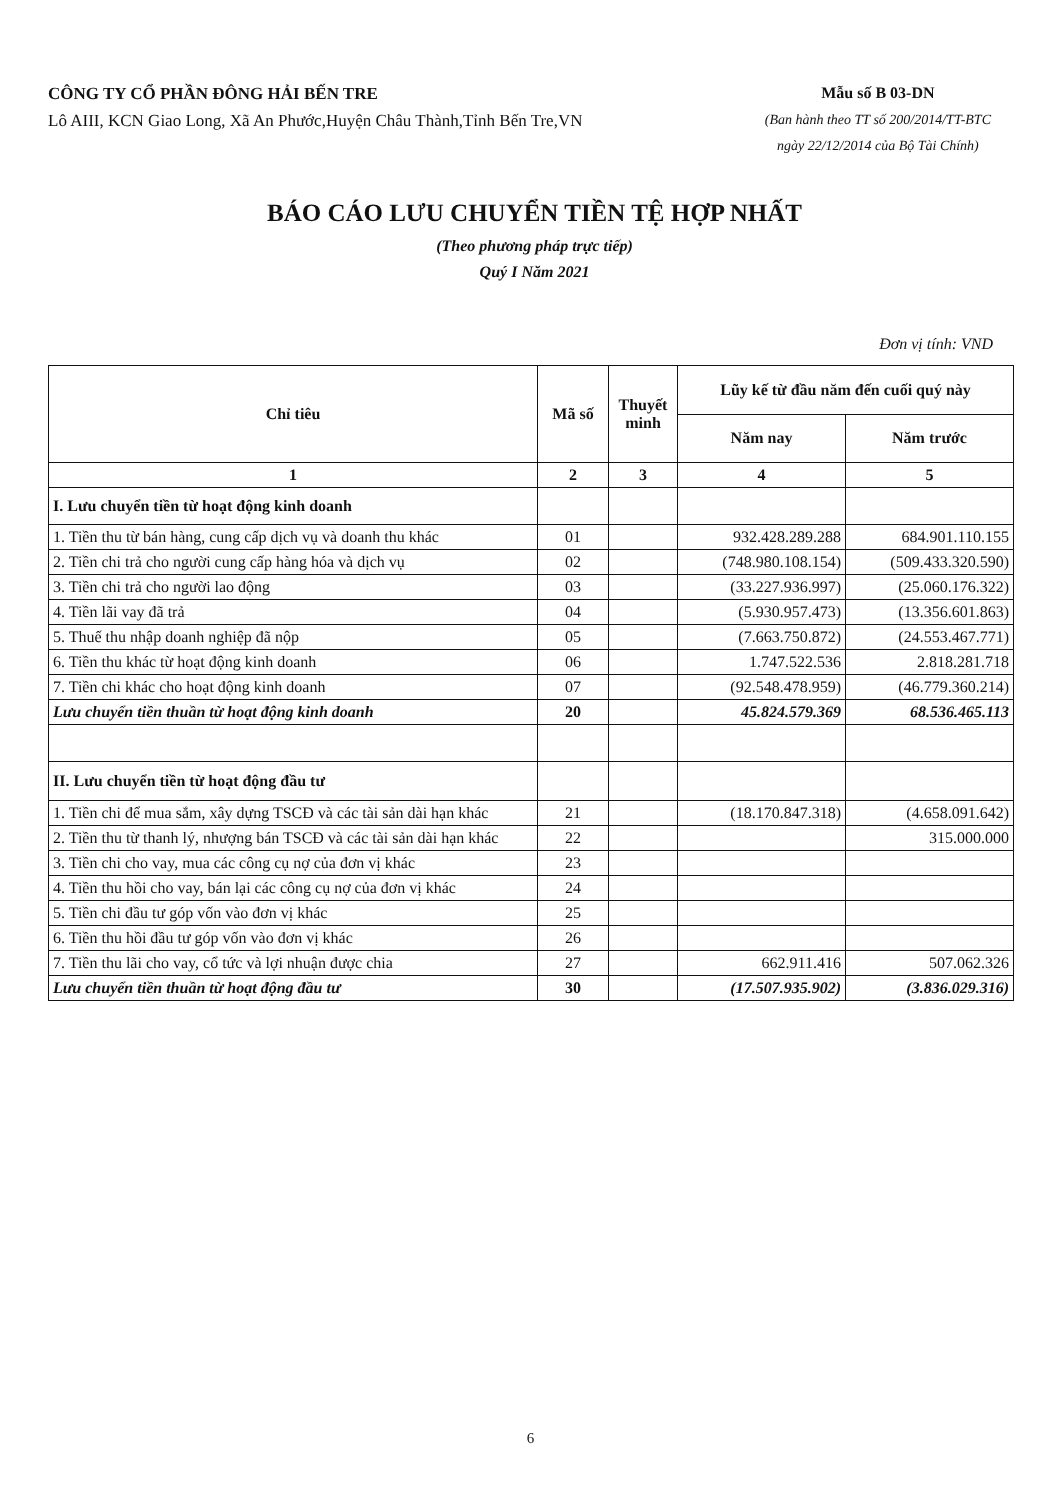CÔNG TY CỔ PHẦN ĐÔNG HẢI BẾN TRE
Lô AIII, KCN Giao Long, Xã An Phước,Huyện Châu Thành,Tỉnh Bến Tre,VN
Mẫu số B 03-DN
(Ban hành theo TT số 200/2014/TT-BTC
ngày 22/12/2014 của Bộ Tài Chính)
BÁO CÁO LƯU CHUYỂN TIỀN TỆ HỢP NHẤT
(Theo phương pháp trực tiếp)
Quý I Năm 2021
Đơn vị tính: VND
| Chỉ tiêu | Mã số | Thuyết minh | Lũy kế từ đầu năm đến cuối quý này | |
| --- | --- | --- | --- | --- |
| | | | Năm nay | Năm trước |
| 1 | 2 | 3 | 4 | 5 |
| I. Lưu chuyển tiền từ hoạt động kinh doanh | | | | |
| 1. Tiền thu từ bán hàng, cung cấp dịch vụ và doanh thu khác | 01 | | 932.428.289.288 | 684.901.110.155 |
| 2. Tiền chi trả cho người cung cấp hàng hóa và dịch vụ | 02 | | (748.980.108.154) | (509.433.320.590) |
| 3. Tiền chi trả cho người lao động | 03 | | (33.227.936.997) | (25.060.176.322) |
| 4. Tiền lãi vay đã trả | 04 | | (5.930.957.473) | (13.356.601.863) |
| 5. Thuế thu nhập doanh nghiệp đã nộp | 05 | | (7.663.750.872) | (24.553.467.771) |
| 6. Tiền thu khác từ hoạt động kinh doanh | 06 | | 1.747.522.536 | 2.818.281.718 |
| 7. Tiền chi khác cho hoạt động kinh doanh | 07 | | (92.548.478.959) | (46.779.360.214) |
| Lưu chuyển tiền thuần từ hoạt động kinh doanh | 20 | | 45.824.579.369 | 68.536.465.113 |
| II. Lưu chuyển tiền từ hoạt động đầu tư | | | | |
| 1. Tiền chi để mua sắm, xây dựng TSCĐ và các tài sản dài hạn khác | 21 | | (18.170.847.318) | (4.658.091.642) |
| 2. Tiền thu từ thanh lý, nhượng bán TSCĐ và các tài sản dài hạn khác | 22 | | | 315.000.000 |
| 3. Tiền chi cho vay, mua các công cụ nợ của đơn vị khác | 23 | | | |
| 4. Tiền thu hồi cho vay, bán lại các công cụ nợ của đơn vị khác | 24 | | | |
| 5. Tiền chi đầu tư góp vốn vào đơn vị khác | 25 | | | |
| 6. Tiền thu hồi đầu tư góp vốn vào đơn vị khác | 26 | | | |
| 7. Tiền thu lãi cho vay, cổ tức và lợi nhuận được chia | 27 | | 662.911.416 | 507.062.326 |
| Lưu chuyển tiền thuần từ hoạt động đầu tư | 30 | | (17.507.935.902) | (3.836.029.316) |
6